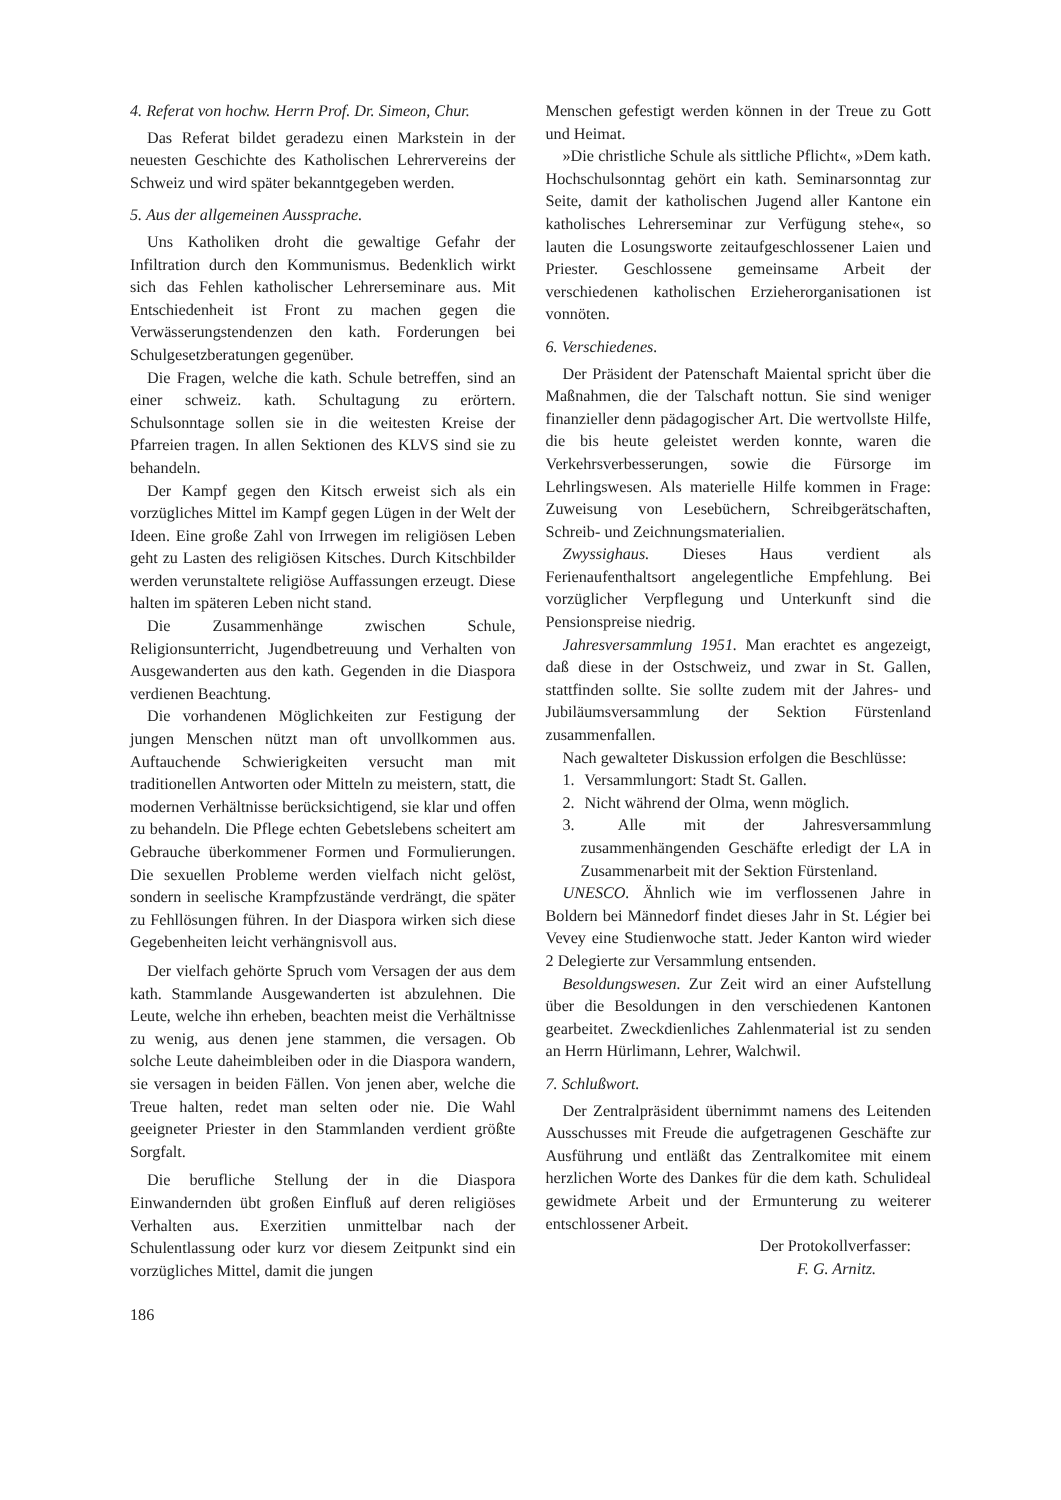4. Referat von hochw. Herrn Prof. Dr. Simeon, Chur.
Das Referat bildet geradezu einen Markstein in der neuesten Geschichte des Katholischen Lehrervereins der Schweiz und wird später bekanntgegeben werden.
5. Aus der allgemeinen Aussprache.
Uns Katholiken droht die gewaltige Gefahr der Infiltration durch den Kommunismus. Bedenklich wirkt sich das Fehlen katholischer Lehrerseminare aus. Mit Entschiedenheit ist Front zu machen gegen die Verwässerungstendenzen den kath. Forderungen bei Schulgesetzberatungen gegenüber.
Die Fragen, welche die kath. Schule betreffen, sind an einer schweiz. kath. Schultagung zu erörtern. Schulsonntage sollen sie in die weitesten Kreise der Pfarreien tragen. In allen Sektionen des KLVS sind sie zu behandeln.
Der Kampf gegen den Kitsch erweist sich als ein vorzügliches Mittel im Kampf gegen Lügen in der Welt der Ideen. Eine große Zahl von Irrwegen im religiösen Leben geht zu Lasten des religiösen Kitsches. Durch Kitschbilder werden verunstaltete religiöse Auffassungen erzeugt. Diese halten im späteren Leben nicht stand.
Die Zusammenhänge zwischen Schule, Religionsunterricht, Jugendbetreuung und Verhalten von Ausgewanderten aus den kath. Gegenden in die Diaspora verdienen Beachtung.
Die vorhandenen Möglichkeiten zur Festigung der jungen Menschen nützt man oft unvollkommen aus. Auftauchende Schwierigkeiten versucht man mit traditionellen Antworten oder Mitteln zu meistern, statt, die modernen Verhältnisse berücksichtigend, sie klar und offen zu behandeln. Die Pflege echten Gebetslebens scheitert am Gebrauche überkommener Formen und Formulierungen. Die sexuellen Probleme werden vielfach nicht gelöst, sondern in seelische Krampfzustände verdrängt, die später zu Fehllösungen führen. In der Diaspora wirken sich diese Gegebenheiten leicht verhängnisvoll aus.
Der vielfach gehörte Spruch vom Versagen der aus dem kath. Stammlande Ausgewanderten ist abzulehnen. Die Leute, welche ihn erheben, beachten meist die Verhältnisse zu wenig, aus denen jene stammen, die versagen. Ob solche Leute daheimbleiben oder in die Diaspora wandern, sie versagen in beiden Fällen. Von jenen aber, welche die Treue halten, redet man selten oder nie. Die Wahl geeigneter Priester in den Stammlanden verdient größte Sorgfalt.
Die berufliche Stellung der in die Diaspora Einwandernden übt großen Einfluß auf deren religiöses Verhalten aus. Exerzitien unmittelbar nach der Schulentlassung oder kurz vor diesem Zeitpunkt sind ein vorzügliches Mittel, damit die jungen
186
Menschen gefestigt werden können in der Treue zu Gott und Heimat.
»Die christliche Schule als sittliche Pflicht«, »Dem kath. Hochschulsonntag gehört ein kath. Seminarsonntag zur Seite, damit der katholischen Jugend aller Kantone ein katholisches Lehrerseminar zur Verfügung stehe«, so lauten die Losungsworte zeitaufgeschlossener Laien und Priester. Geschlossene gemeinsame Arbeit der verschiedenen katholischen Erzieherorganisationen ist vonnöten.
6. Verschiedenes.
Der Präsident der Patenschaft Maiental spricht über die Maßnahmen, die der Talschaft nottun. Sie sind weniger finanzieller denn pädagogischer Art. Die wertvollste Hilfe, die bis heute geleistet werden konnte, waren die Verkehrsverbesserungen, sowie die Fürsorge im Lehrlingswesen. Als materielle Hilfe kommen in Frage: Zuweisung von Lesebüchern, Schreibgerätschaften, Schreib- und Zeichnungsmaterialien.
Zwyssighaus. Dieses Haus verdient als Ferienaufenthaltsort angelegentliche Empfehlung. Bei vorzüglicher Verpflegung und Unterkunft sind die Pensionspreise niedrig.
Jahresversammlung 1951. Man erachtet es angezeigt, daß diese in der Ostschweiz, und zwar in St. Gallen, stattfinden sollte. Sie sollte zudem mit der Jahres- und Jubiläumsversammlung der Sektion Fürstenland zusammenfallen.
Nach gewalteter Diskussion erfolgen die Beschlüsse:
1. Versammlungort: Stadt St. Gallen.
2. Nicht während der Olma, wenn möglich.
3. Alle mit der Jahresversammlung zusammenhängenden Geschäfte erledigt der LA in Zusammenarbeit mit der Sektion Fürstenland.
UNESCO. Ähnlich wie im verflossenen Jahre in Boldern bei Männedorf findet dieses Jahr in St. Légier bei Vevey eine Studienwoche statt. Jeder Kanton wird wieder 2 Delegierte zur Versammlung entsenden.
Besoldungswesen. Zur Zeit wird an einer Aufstellung über die Besoldungen in den verschiedenen Kantonen gearbeitet. Zweckdienliches Zahlenmaterial ist zu senden an Herrn Hürlimann, Lehrer, Walchwil.
7. Schlußwort.
Der Zentralpräsident übernimmt namens des Leitenden Ausschusses mit Freude die aufgetragenen Geschäfte zur Ausführung und entläßt das Zentralkomitee mit einem herzlichen Worte des Dankes für die dem kath. Schulideal gewidmete Arbeit und der Ermunterung zu weiterer entschlossener Arbeit.
Der Protokollverfasser:
F. G. Arnitz.